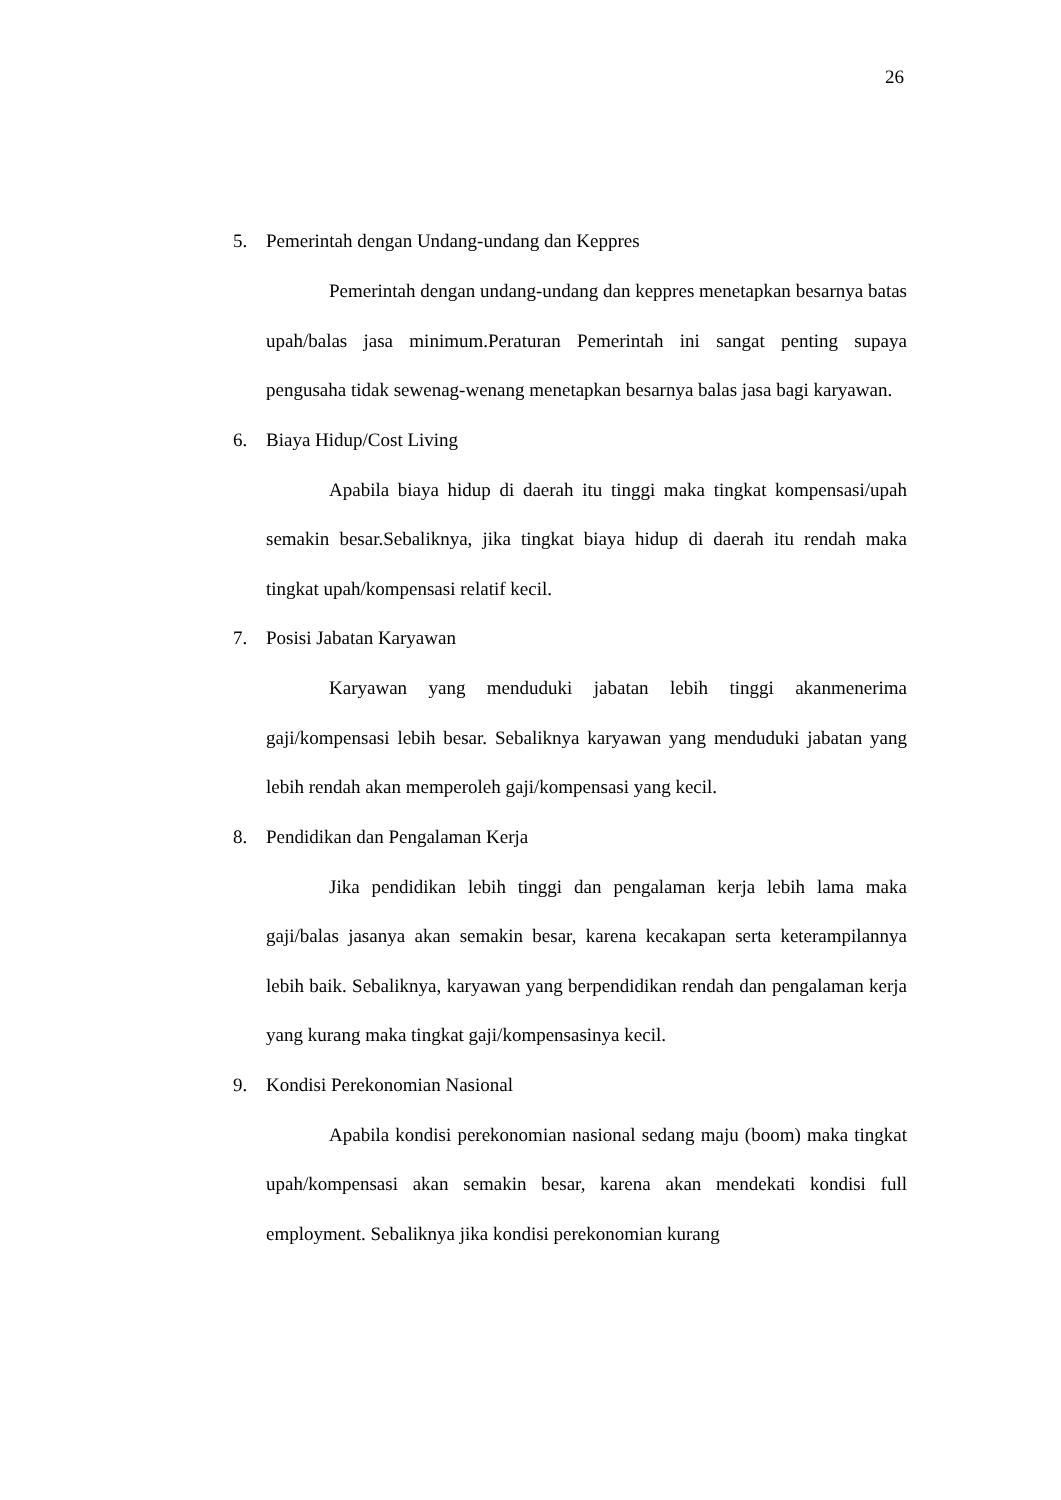26
5. Pemerintah dengan Undang-undang dan Keppres
Pemerintah dengan undang-undang dan keppres menetapkan besarnya batas upah/balas jasa minimum.Peraturan Pemerintah ini sangat penting supaya pengusaha tidak sewenag-wenang menetapkan besarnya balas jasa bagi karyawan.
6. Biaya Hidup/Cost Living
Apabila biaya hidup di daerah itu tinggi maka tingkat kompensasi/upah semakin besar.Sebaliknya, jika tingkat biaya hidup di daerah itu rendah maka tingkat upah/kompensasi relatif kecil.
7. Posisi Jabatan Karyawan
Karyawan yang menduduki jabatan lebih tinggi akanmenerima gaji/kompensasi lebih besar. Sebaliknya karyawan yang menduduki jabatan yang lebih rendah akan memperoleh gaji/kompensasi yang kecil.
8. Pendidikan dan Pengalaman Kerja
Jika pendidikan lebih tinggi dan pengalaman kerja lebih lama maka gaji/balas jasanya akan semakin besar, karena kecakapan serta keterampilannya lebih baik. Sebaliknya, karyawan yang berpendidikan rendah dan pengalaman kerja yang kurang maka tingkat gaji/kompensasinya kecil.
9. Kondisi Perekonomian Nasional
Apabila kondisi perekonomian nasional sedang maju (boom) maka tingkat upah/kompensasi akan semakin besar, karena akan mendekati kondisi full employment. Sebaliknya jika kondisi perekonomian kurang